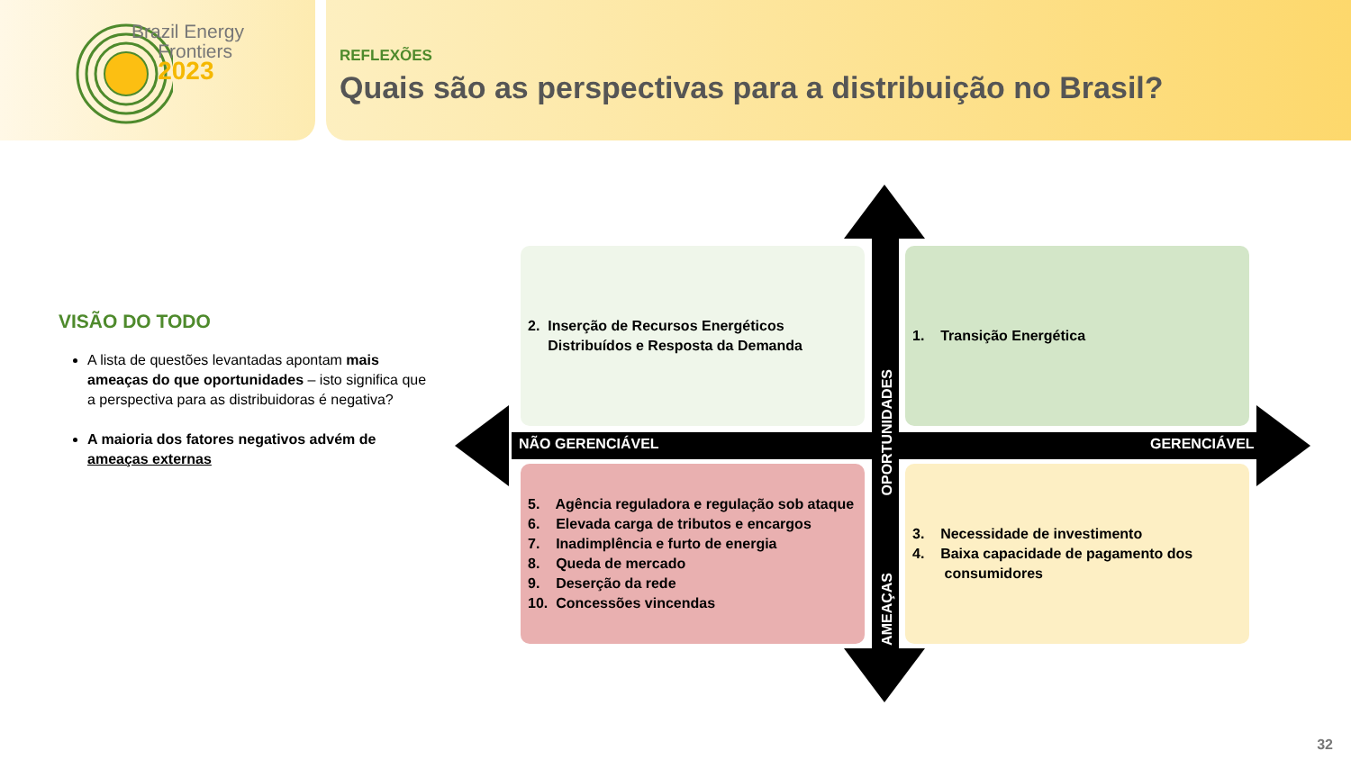Brazil Energy
Frontiers
2023
REFLEXÕES
Quais são as perspectivas para a distribuição no Brasil?
VISÃO DO TODO
A lista de questões levantadas apontam mais ameaças do que oportunidades – isto significa que a perspectiva para as distribuidoras é negativa?
A maioria dos fatores negativos advém de ameaças externas
2. Inserção de Recursos Energéticos
Distribuídos e Resposta da Demanda
OPORTUNIDADES
1. Transição Energética
NÃO GERENCIÁVEL GERENCIÁVEL
5. Agência reguladora e regulação sob ataque
6. Elevada carga de tributos e encargos
7. Inadimplência e furto de energia
8. Queda de mercado
9. Deserção da rede
10. Concessões vincendas
AMEAÇAS
3. Necessidade de investimento
4. Baixa capacidade de pagamento dos
consumidores
32